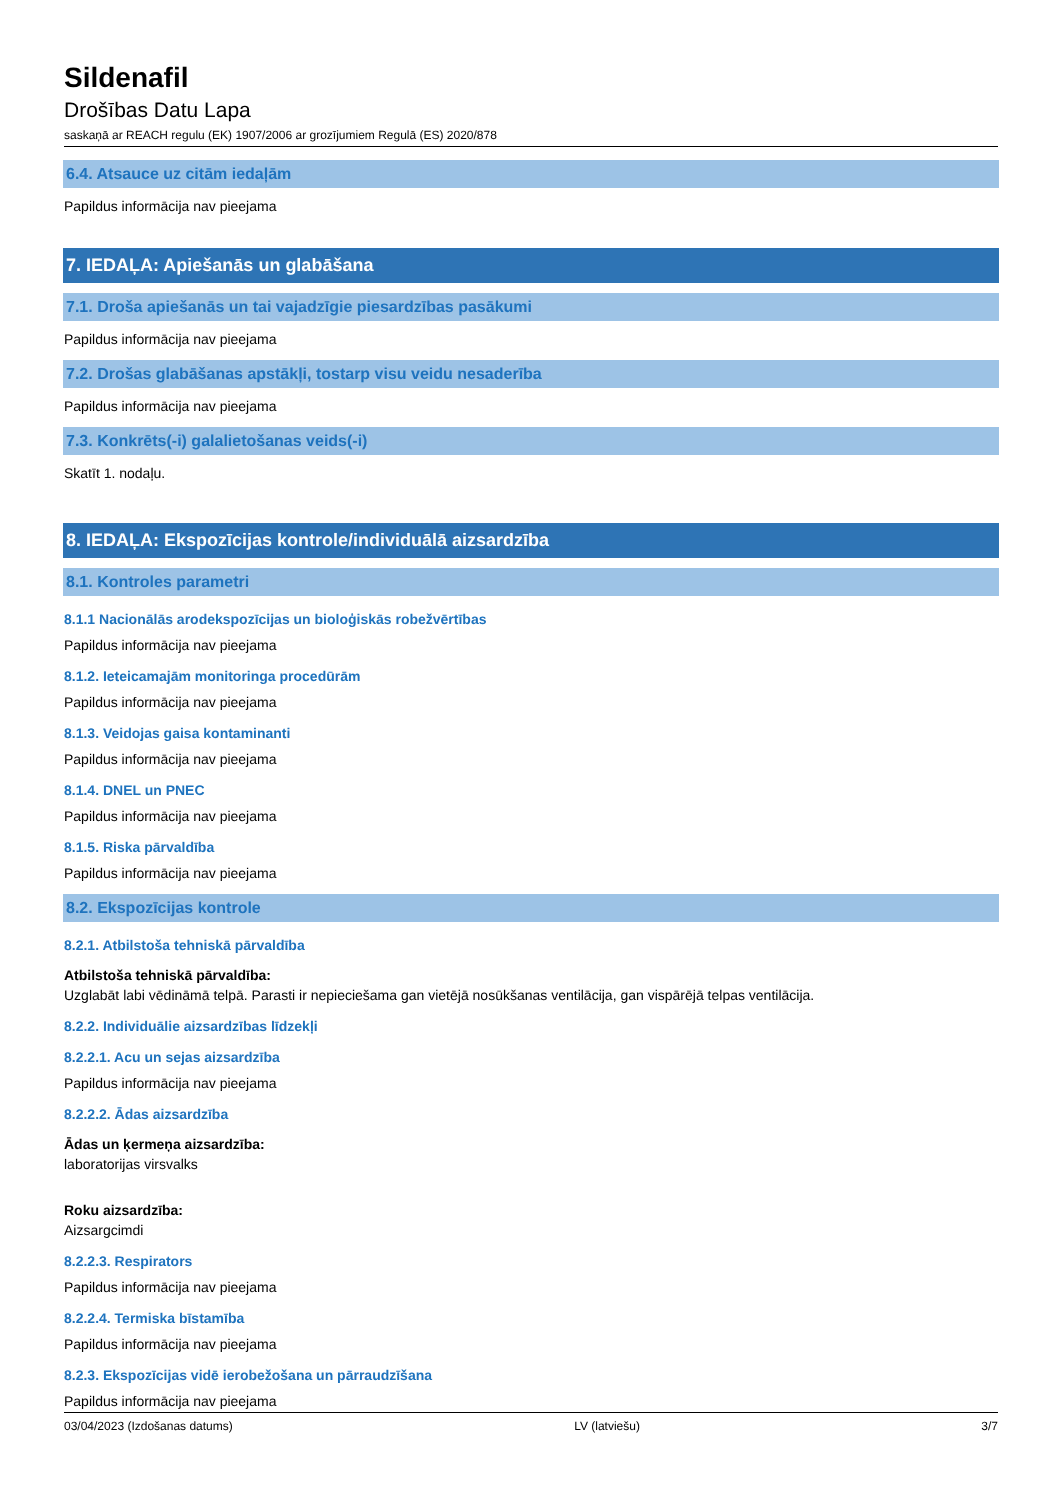Sildenafil
Drošības Datu Lapa
saskaņā ar REACH regulu (EK) 1907/2006 ar grozījumiem Regulā (ES) 2020/878
6.4. Atsauce uz citām iedaļām
Papildus informācija nav pieejama
7. IEDAĻA: Apiešanās un glabāšana
7.1. Droša apiešanās un tai vajadzīgie piesardzības pasākumi
Papildus informācija nav pieejama
7.2. Drošas glabāšanas apstākļi, tostarp visu veidu nesaderība
Papildus informācija nav pieejama
7.3. Konkrēts(-i) galalietošanas veids(-i)
Skatīt 1. nodaļu.
8. IEDAĻA: Ekspozīcijas kontrole/individuālā aizsardzība
8.1. Kontroles parametri
8.1.1 Nacionālās arodekspozīcijas un bioloģiskās robežvērtības
Papildus informācija nav pieejama
8.1.2. Ieteicamajām monitoringa procedūrām
Papildus informācija nav pieejama
8.1.3. Veidojas gaisa kontaminanti
Papildus informācija nav pieejama
8.1.4. DNEL un PNEC
Papildus informācija nav pieejama
8.1.5. Riska pārvaldība
Papildus informācija nav pieejama
8.2. Ekspozīcijas kontrole
8.2.1. Atbilstoša tehniskā pārvaldība
Atbilstoša tehniskā pārvaldība:
Uzglabāt labi vēdināmā telpā. Parasti ir nepieciešama gan vietējā nosūkšanas ventilācija, gan vispārējā telpas ventilācija.
8.2.2. Individuālie aizsardzības līdzekļi
8.2.2.1. Acu un sejas aizsardzība
Papildus informācija nav pieejama
8.2.2.2. Ādas aizsardzība
Ādas un ķermeņa aizsardzība:
laboratorijas virsvalks
Roku aizsardzība:
Aizsargcimdi
8.2.2.3. Respirators
Papildus informācija nav pieejama
8.2.2.4. Termiska bīstamība
Papildus informācija nav pieejama
8.2.3. Ekspozīcijas vidē ierobežošana un pārraudzīšana
Papildus informācija nav pieejama
03/04/2023 (Izdošanas datums) LV (latviešu) 3/7